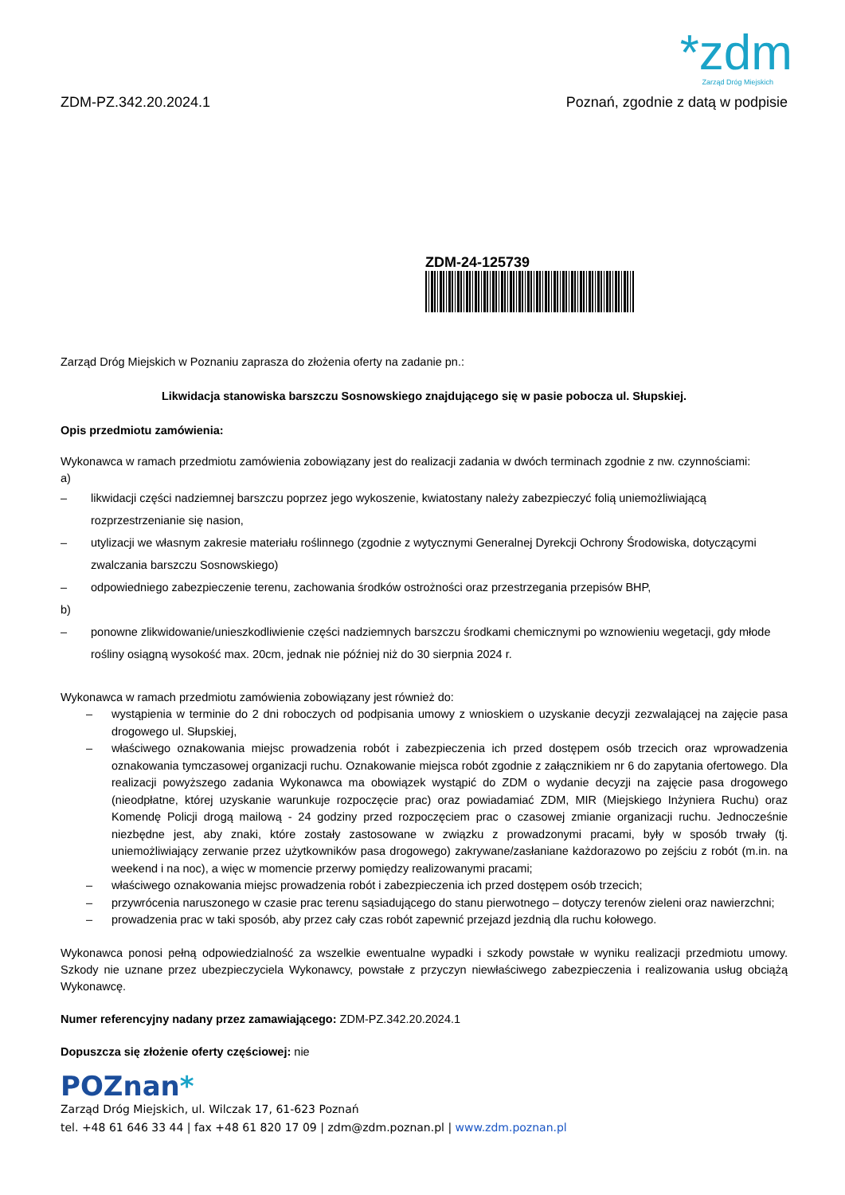*zdm
Zarząd Dróg Miejskich
ZDM-PZ.342.20.2024.1 Poznań, zgodnie z datą w podpisie
ZDM-24-125739
Zarząd Dróg Miejskich w Poznaniu zaprasza do złożenia oferty na zadanie pn.:
Likwidacja stanowiska barszczu Sosnowskiego znajdującego się w pasie pobocza ul. Słupskiej.
Opis przedmiotu zamówienia:
Wykonawca w ramach przedmiotu zamówienia zobowiązany jest do realizacji zadania w dwóch terminach zgodnie z nw. czynnościami:
a)
– likwidacji części nadziemnej barszczu poprzez jego wykoszenie, kwiatostany należy zabezpieczyć folią uniemożliwiającą rozprzestrzenianie się nasion,
– utylizacji we własnym zakresie materiału roślinnego (zgodnie z wytycznymi Generalnej Dyrekcji Ochrony Środowiska, dotyczącymi zwalczania barszczu Sosnowskiego)
– odpowiedniego zabezpieczenie terenu, zachowania środków ostrożności oraz przestrzegania przepisów BHP,
b)
– ponowne zlikwidowanie/unieszkodliwienie części nadziemnych barszczu środkami chemicznymi po wznowieniu wegetacji, gdy młode rośliny osiągną wysokość max. 20cm, jednak nie później niż do 30 sierpnia 2024 r.
Wykonawca w ramach przedmiotu zamówienia zobowiązany jest również do:
– wystąpienia w terminie do 2 dni roboczych od podpisania umowy z wnioskiem o uzyskanie decyzji zezwalającej na zajęcie pasa drogowego ul. Słupskiej,
– właściwego oznakowania miejsc prowadzenia robót i zabezpieczenia ich przed dostępem osób trzecich oraz wprowadzenia oznakowania tymczasowej organizacji ruchu. Oznakowanie miejsca robót zgodnie z załącznikiem nr 6 do zapytania ofertowego. Dla realizacji powyższego zadania Wykonawca ma obowiązek wystąpić do ZDM o wydanie decyzji na zajęcie pasa drogowego (nieodpłatne, której uzyskanie warunkuje rozpoczęcie prac) oraz powiadamiać ZDM, MIR (Miejskiego Inżyniera Ruchu) oraz Komendę Policji drogą mailową - 24 godziny przed rozpoczęciem prac o czasowej zmianie organizacji ruchu. Jednocześnie niezbędne jest, aby znaki, które zostały zastosowane w związku z prowadzonymi pracami, były w sposób trwały (tj. uniemożliwiający zerwanie przez użytkowników pasa drogowego) zakrywane/zasłaniane każdorazowo po zejściu z robót (m.in. na weekend i na noc), a więc w momencie przerwy pomiędzy realizowanymi pracami;
– właściwego oznakowania miejsc prowadzenia robót i zabezpieczenia ich przed dostępem osób trzecich;
– przywrócenia naruszonego w czasie prac terenu sąsiadującego do stanu pierwotnego – dotyczy terenów zieleni oraz nawierzchni;
– prowadzenia prac w taki sposób, aby przez cały czas robót zapewnić przejazd jezdnią dla ruchu kołowego.
Wykonawca ponosi pełną odpowiedzialność za wszelkie ewentualne wypadki i szkody powstałe w wyniku realizacji przedmiotu umowy. Szkody nie uznane przez ubezpieczyciela Wykonawcy, powstałe z przyczyn niewłaściwego zabezpieczenia i realizowania usług obciążą Wykonawcę.
Numer referencyjny nadany przez zamawiającego: ZDM-PZ.342.20.2024.1
Dopuszcza się złożenie oferty częściowej: nie
POZnan*
Zarząd Dróg Miejskich, ul. Wilczak 17, 61-623 Poznań
tel. +48 61 646 33 44 | fax +48 61 820 17 09 | zdm@zdm.poznan.pl | www.zdm.poznan.pl